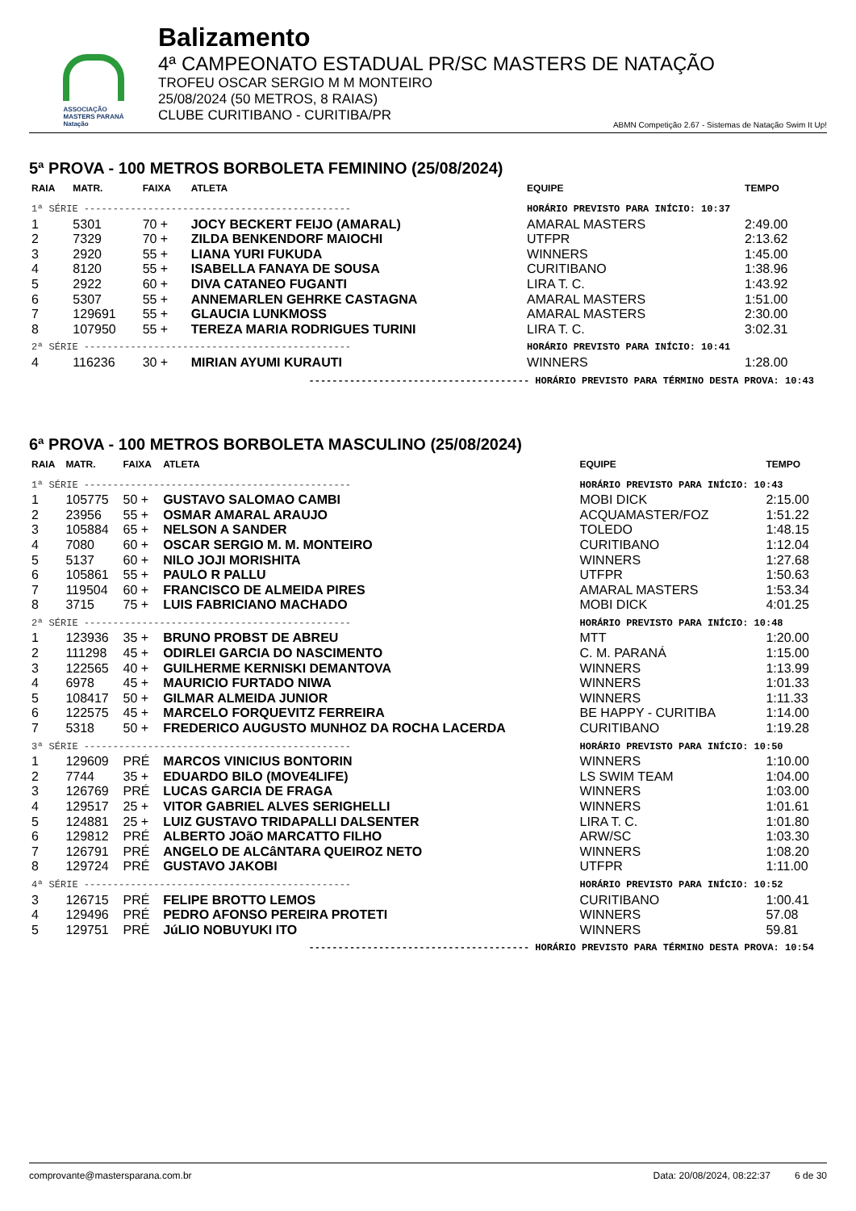ASSOCIAÇÃO
MASTERS PARANÁ
Natação
Balizamento
4ª CAMPEONATO ESTADUAL PR/SC MASTERS DE NATAÇÃO
TROFEU OSCAR SERGIO M M MONTEIRO
25/08/2024 (50 METROS, 8 RAIAS)
CLUBE CURITIBANO - CURITIBA/PR
ABMN Competição 2.67 - Sistemas de Natação Swim It Up!
5ª PROVA - 100 METROS BORBOLETA FEMININO (25/08/2024)
| RAIA | MATR. | FAIXA | ATLETA | EQUIPE | TEMPO |
| --- | --- | --- | --- | --- | --- |
| 1ª SÉRIE ---------------------------------------------- | | | | HORÁRIO PREVISTO PARA INÍCIO: 10:37 | |
| 1 | 5301 | 70 + | JOCY BECKERT FEIJO (AMARAL) | AMARAL MASTERS | 2:49.00 |
| 2 | 7329 | 70 + | ZILDA BENKENDORF MAIOCHI | UTFPR | 2:13.62 |
| 3 | 2920 | 55 + | LIANA YURI FUKUDA | WINNERS | 1:45.00 |
| 4 | 8120 | 55 + | ISABELLA FANAYA DE SOUSA | CURITIBANO | 1:38.96 |
| 5 | 2922 | 60 + | DIVA CATANEO FUGANTI | LIRA T. C. | 1:43.92 |
| 6 | 5307 | 55 + | ANNEMARLEN GEHRKE CASTAGNA | AMARAL MASTERS | 1:51.00 |
| 7 | 129691 | 55 + | GLAUCIA LUNKMOSS | AMARAL MASTERS | 2:30.00 |
| 8 | 107950 | 55 + | TEREZA MARIA RODRIGUES TURINI | LIRA T. C. | 3:02.31 |
| 2ª SÉRIE ---------------------------------------------- | | | | HORÁRIO PREVISTO PARA INÍCIO: 10:41 | |
| 4 | 116236 | 30 + | MIRIAN AYUMI KURAUTI | WINNERS | 1:28.00 |
-------------------------------------- HORÁRIO PREVISTO PARA TÉRMINO DESTA PROVA: 10:43
6ª PROVA - 100 METROS BORBOLETA MASCULINO (25/08/2024)
| RAIA | MATR. | FAIXA | ATLETA | EQUIPE | TEMPO |
| --- | --- | --- | --- | --- | --- |
| 1ª SÉRIE ---------------------------------------------- | | | | HORÁRIO PREVISTO PARA INÍCIO: 10:43 | |
| 1 | 105775 | 50 + | GUSTAVO SALOMAO CAMBI | MOBI DICK | 2:15.00 |
| 2 | 23956 | 55 + | OSMAR AMARAL ARAUJO | ACQUAMASTER/FOZ | 1:51.22 |
| 3 | 105884 | 65 + | NELSON A SANDER | TOLEDO | 1:48.15 |
| 4 | 7080 | 60 + | OSCAR SERGIO M. M. MONTEIRO | CURITIBANO | 1:12.04 |
| 5 | 5137 | 60 + | NILO JOJI MORISHITA | WINNERS | 1:27.68 |
| 6 | 105861 | 55 + | PAULO R PALLU | UTFPR | 1:50.63 |
| 7 | 119504 | 60 + | FRANCISCO DE ALMEIDA PIRES | AMARAL MASTERS | 1:53.34 |
| 8 | 3715 | 75 + | LUIS FABRICIANO MACHADO | MOBI DICK | 4:01.25 |
| 2ª SÉRIE ---------------------------------------------- | | | | HORÁRIO PREVISTO PARA INÍCIO: 10:48 | |
| 1 | 123936 | 35 + | BRUNO PROBST DE ABREU | MTT | 1:20.00 |
| 2 | 111298 | 45 + | ODIRLEI GARCIA DO NASCIMENTO | C. M. PARANÁ | 1:15.00 |
| 3 | 122565 | 40 + | GUILHERME KERNISKI DEMANTOVA | WINNERS | 1:13.99 |
| 4 | 6978 | 45 + | MAURICIO FURTADO NIWA | WINNERS | 1:01.33 |
| 5 | 108417 | 50 + | GILMAR ALMEIDA JUNIOR | WINNERS | 1:11.33 |
| 6 | 122575 | 45 + | MARCELO FORQUEVITZ FERREIRA | BE HAPPY - CURITIBA | 1:14.00 |
| 7 | 5318 | 50 + | FREDERICO AUGUSTO MUNHOZ DA ROCHA LACERDA | CURITIBANO | 1:19.28 |
| 3ª SÉRIE ---------------------------------------------- | | | | HORÁRIO PREVISTO PARA INÍCIO: 10:50 | |
| 1 | 129609 | PRÉ | MARCOS VINICIUS BONTORIN | WINNERS | 1:10.00 |
| 2 | 7744 | 35 + | EDUARDO BILO (MOVE4LIFE) | LS SWIM TEAM | 1:04.00 |
| 3 | 126769 | PRÉ | LUCAS GARCIA DE FRAGA | WINNERS | 1:03.00 |
| 4 | 129517 | 25 + | VITOR GABRIEL ALVES SERIGHELLI | WINNERS | 1:01.61 |
| 5 | 124881 | 25 + | LUIZ GUSTAVO TRIDAPALLI DALSENTER | LIRA T. C. | 1:01.80 |
| 6 | 129812 | PRÉ | ALBERTO JOãO MARCATTO FILHO | ARW/SC | 1:03.30 |
| 7 | 126791 | PRÉ | ANGELO DE ALCâNTARA QUEIROZ NETO | WINNERS | 1:08.20 |
| 8 | 129724 | PRÉ | GUSTAVO JAKOBI | UTFPR | 1:11.00 |
| 4ª SÉRIE ---------------------------------------------- | | | | HORÁRIO PREVISTO PARA INÍCIO: 10:52 | |
| 3 | 126715 | PRÉ | FELIPE BROTTO LEMOS | CURITIBANO | 1:00.41 |
| 4 | 129496 | PRÉ | PEDRO AFONSO PEREIRA PROTETI | WINNERS | 57.08 |
| 5 | 129751 | PRÉ | JúLIO NOBUYUKI ITO | WINNERS | 59.81 |
-------------------------------------- HORÁRIO PREVISTO PARA TÉRMINO DESTA PROVA: 10:54
comprovante@mastersparana.com.br Data: 20/08/2024, 08:22:37 6 de 30